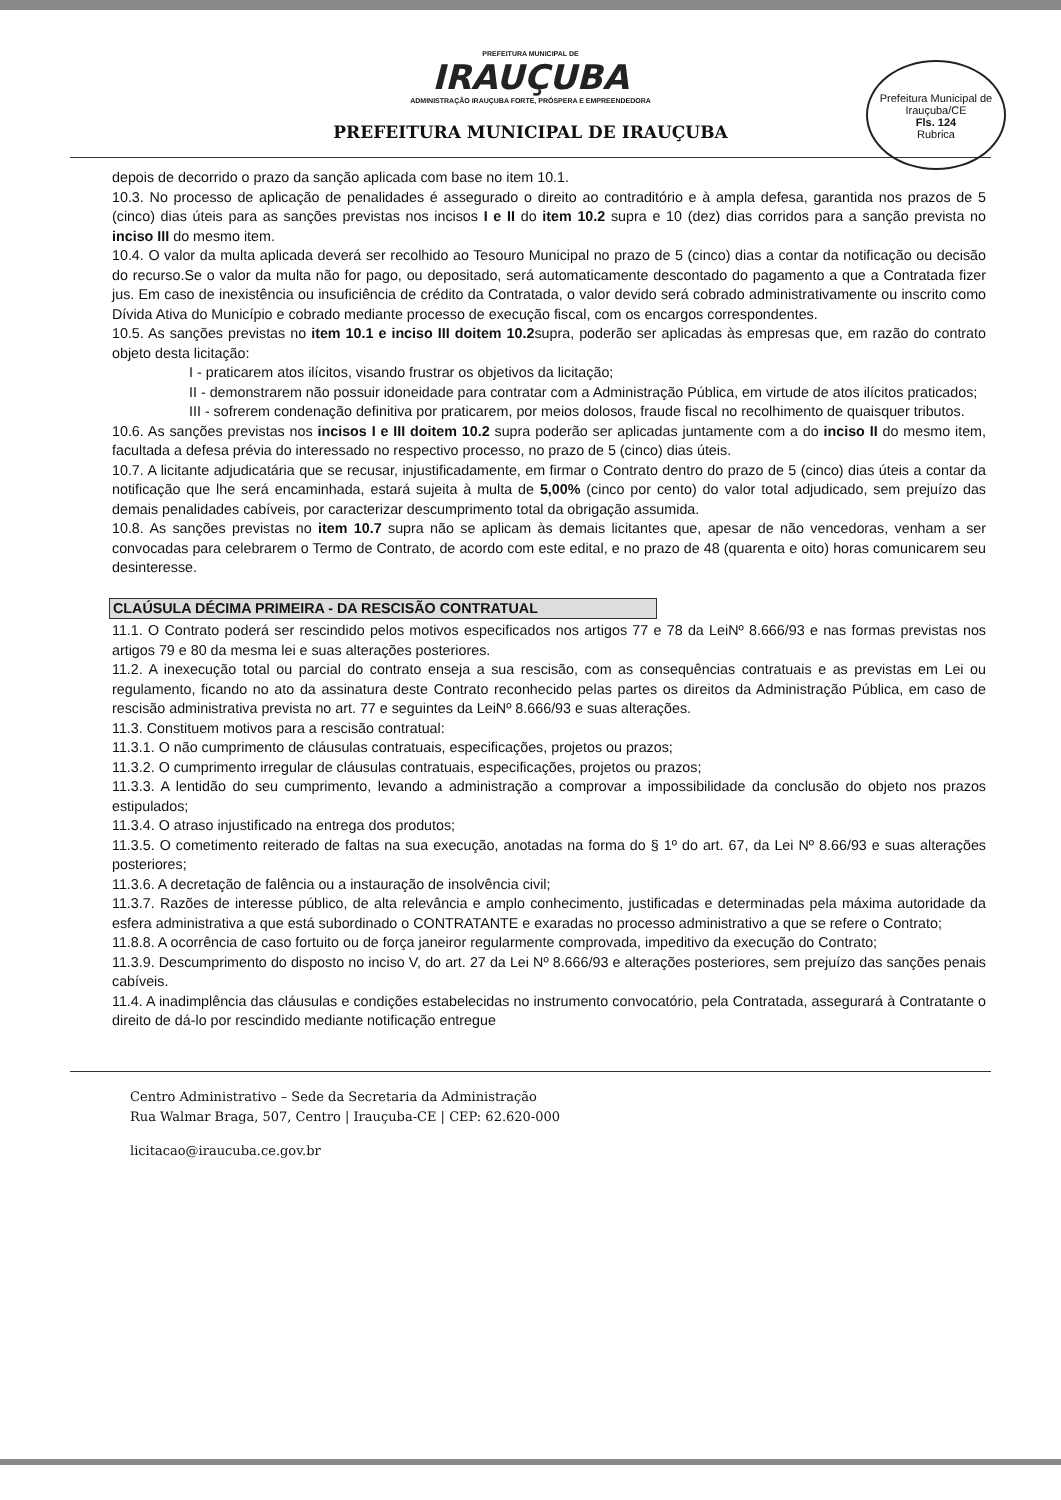PREFEITURA MUNICIPAL DE
IRAUÇUBA
ADMINISTRAÇÃO IRAUÇUBA FORTE, PRÓSPERA E EMPREENDEDORA
PREFEITURA MUNICIPAL DE IRAUÇUBA
Prefeitura Municipal de Irauçuba/CE
Fls. 124
Rubrica
depois de decorrido o prazo da sanção aplicada com base no item 10.1.
10.3. No processo de aplicação de penalidades é assegurado o direito ao contraditório e à ampla defesa, garantida nos prazos de 5 (cinco) dias úteis para as sanções previstas nos incisos I e II do item 10.2 supra e 10 (dez) dias corridos para a sanção prevista no inciso III do mesmo item.
10.4. O valor da multa aplicada deverá ser recolhido ao Tesouro Municipal no prazo de 5 (cinco) dias a contar da notificação ou decisão do recurso.Se o valor da multa não for pago, ou depositado, será automaticamente descontado do pagamento a que a Contratada fizer jus. Em caso de inexistência ou insuficiência de crédito da Contratada, o valor devido será cobrado administrativamente ou inscrito como Dívida Ativa do Município e cobrado mediante processo de execução fiscal, com os encargos correspondentes.
10.5. As sanções previstas no item 10.1 e inciso III doitem 10.2supra, poderão ser aplicadas às empresas que, em razão do contrato objeto desta licitação:
I - praticarem atos ilícitos, visando frustrar os objetivos da licitação;
II - demonstrarem não possuir idoneidade para contratar com a Administração Pública, em virtude de atos ilícitos praticados;
III - sofrerem condenação definitiva por praticarem, por meios dolosos, fraude fiscal no recolhimento de quaisquer tributos.
10.6. As sanções previstas nos incisos I e III doitem 10.2 supra poderão ser aplicadas juntamente com a do inciso II do mesmo item, facultada a defesa prévia do interessado no respectivo processo, no prazo de 5 (cinco) dias úteis.
10.7. A licitante adjudicatária que se recusar, injustificadamente, em firmar o Contrato dentro do prazo de 5 (cinco) dias úteis a contar da notificação que lhe será encaminhada, estará sujeita à multa de 5,00% (cinco por cento) do valor total adjudicado, sem prejuízo das demais penalidades cabíveis, por caracterizar descumprimento total da obrigação assumida.
10.8. As sanções previstas no item 10.7 supra não se aplicam às demais licitantes que, apesar de não vencedoras, venham a ser convocadas para celebrarem o Termo de Contrato, de acordo com este edital, e no prazo de 48 (quarenta e oito) horas comunicarem seu desinteresse.
CLAÚSULA DÉCIMA PRIMEIRA - DA RESCISÃO CONTRATUAL
11.1. O Contrato poderá ser rescindido pelos motivos especificados nos artigos 77 e 78 da LeiNº 8.666/93 e nas formas previstas nos artigos 79 e 80 da mesma lei e suas alterações posteriores.
11.2. A inexecução total ou parcial do contrato enseja a sua rescisão, com as consequências contratuais e as previstas em Lei ou regulamento, ficando no ato da assinatura deste Contrato reconhecido pelas partes os direitos da Administração Pública, em caso de rescisão administrativa prevista no art. 77 e seguintes da LeiNº 8.666/93 e suas alterações.
11.3. Constituem motivos para a rescisão contratual:
11.3.1. O não cumprimento de cláusulas contratuais, especificações, projetos ou prazos;
11.3.2. O cumprimento irregular de cláusulas contratuais, especificações, projetos ou prazos;
11.3.3. A lentidão do seu cumprimento, levando a administração a comprovar a impossibilidade da conclusão do objeto nos prazos estipulados;
11.3.4. O atraso injustificado na entrega dos produtos;
11.3.5. O cometimento reiterado de faltas na sua execução, anotadas na forma do § 1º do art. 67, da Lei Nº 8.66/93 e suas alterações posteriores;
11.3.6. A decretação de falência ou a instauração de insolvência civil;
11.3.7. Razões de interesse público, de alta relevância e amplo conhecimento, justificadas e determinadas pela máxima autoridade da esfera administrativa a que está subordinado o CONTRATANTE e exaradas no processo administrativo a que se refere o Contrato;
11.8.8. A ocorrência de caso fortuito ou de força janeiror regularmente comprovada, impeditivo da execução do Contrato;
11.3.9. Descumprimento do disposto no inciso V, do art. 27 da Lei Nº 8.666/93 e alterações posteriores, sem prejuízo das sanções penais cabíveis.
11.4. A inadimplência das cláusulas e condições estabelecidas no instrumento convocatório, pela Contratada, assegurará à Contratante o direito de dá-lo por rescindido mediante notificação entregue
Centro Administrativo – Sede da Secretaria da Administração
Rua Walmar Braga, 507, Centro | Irauçuba-CE | CEP: 62.620-000
licitacao@iraucuba.ce.gov.br